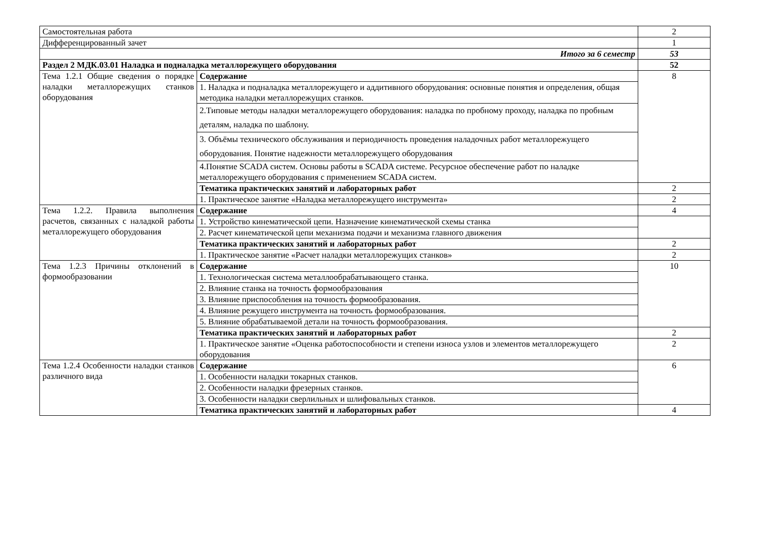| Самостоятельная работа | | 2 |
| Дифференцированный зачет | | 1 |
| Итого за 6 семестр | | 53 |
| Раздел 2 МДК.03.01 Наладка и подналадка металлорежущего оборудования | | 52 |
| Тема 1.2.1 Общие сведения о порядке наладки металлорежущих станков оборудования | Содержание | 8 |
| | 1. Наладка и подналадка металлорежущего и аддитивного оборудования: основные понятия и определения, общая методика наладки металлорежущих станков. | |
| | 2.Типовые методы наладки металлорежущего оборудования: наладка по пробному проходу, наладка по пробным деталям, наладка по шаблону. | |
| | 3. Объёмы технического обслуживания и периодичность проведения наладочных работ металлорежущего оборудования. Понятие надежности металлорежущего оборудования | |
| | 4.Понятие SCADA систем. Основы работы в SCADA системе. Ресурсное обеспечение работ по наладке металлорежущего оборудования с применением SCADA систем. | |
| | Тематика практических занятий и лабораторных работ | 2 |
| | 1. Практическое занятие «Наладка металлорежущего инструмента» | 2 |
| Тема 1.2.2. Правила выполнения расчетов, связанных с наладкой работы металлорежущего оборудования | Содержание | 4 |
| | 1. Устройство кинематической цепи. Назначение кинематической схемы станка | |
| | 2. Расчет кинематической цепи механизма подачи и механизма главного движения | |
| | Тематика практических занятий и лабораторных работ | 2 |
| | 1. Практическое занятие «Расчет наладки металлорежущих станков» | 2 |
| Тема 1.2.3 Причины отклонений в формообразовании | Содержание | 10 |
| | 1. Технологическая система металлообрабатывающего станка. | |
| | 2. Влияние станка на точность формообразования | |
| | 3. Влияние приспособления на точность формообразования. | |
| | 4. Влияние режущего инструмента на точность формообразования. | |
| | 5. Влияние обрабатываемой детали на точность формообразования. | |
| | Тематика практических занятий и лабораторных работ | 2 |
| | 1. Практическое занятие «Оценка работоспособности и степени износа узлов и элементов металлорежущего оборудования | 2 |
| Тема 1.2.4 Особенности наладки станков различного вида | Содержание | 6 |
| | 1. Особенности наладки токарных станков. | |
| | 2. Особенности наладки фрезерных станков. | |
| | 3. Особенности наладки сверлильных и шлифовальных станков. | |
| | Тематика практических занятий и лабораторных работ | 4 |